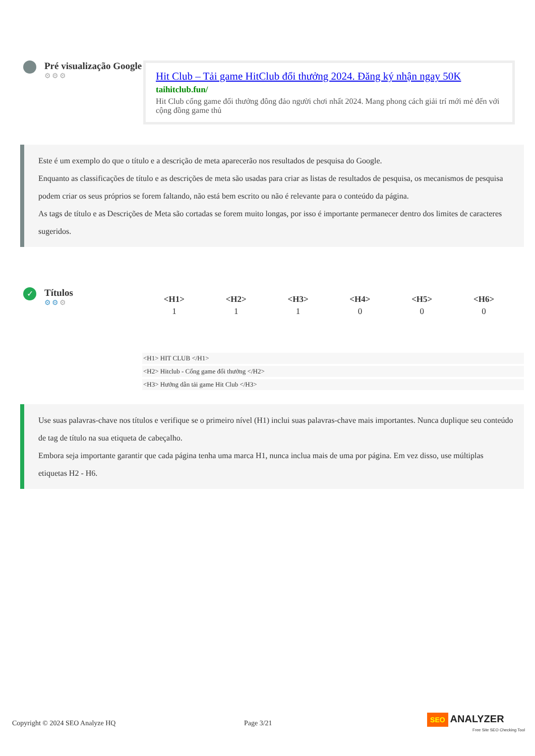Pré visualização Google
⚙⚙⚙
Hit Club – Tải game HitClub đổi thưởng 2024. Đăng ký nhận ngay 50K
taihitclub.fun/
Hit Club cổng game đổi thưởng đông đảo người chơi nhất 2024. Mang phong cách giải trí mới mẻ đến với cộng đồng game thủ
Este é um exemplo do que o título e a descrição de meta aparecerão nos resultados de pesquisa do Google.
Enquanto as classificações de título e as descrições de meta são usadas para criar as listas de resultados de pesquisa, os mecanismos de pesquisa podem criar os seus próprios se forem faltando, não está bem escrito ou não é relevante para o conteúdo da página.
As tags de título e as Descrições de Meta são cortadas se forem muito longas, por isso é importante permanecer dentro dos limites de caracteres sugeridos.
✓
Títulos
⚙⚙⚙
| <H1> | <H2> | <H3> | <H4> | <H5> | <H6> |
| --- | --- | --- | --- | --- | --- |
| 1 | 1 | 1 | 0 | 0 | 0 |
<H1> HIT CLUB </H1>
<H2> Hitclub - Cổng game đổi thưởng </H2>
<H3> Hướng dẫn tải game Hit Club </H3>
Use suas palavras-chave nos títulos e verifique se o primeiro nível (H1) inclui suas palavras-chave mais importantes. Nunca duplique seu conteúdo de tag de título na sua etiqueta de cabeçalho.
Embora seja importante garantir que cada página tenha uma marca H1, nunca inclua mais de uma por página. Em vez disso, use múltiplas etiquetas H2 - H6.
Copyright © 2024 SEO Analyze HQ Page 3/21 SEO ANALYZER
Free Site SEO Checking Tool